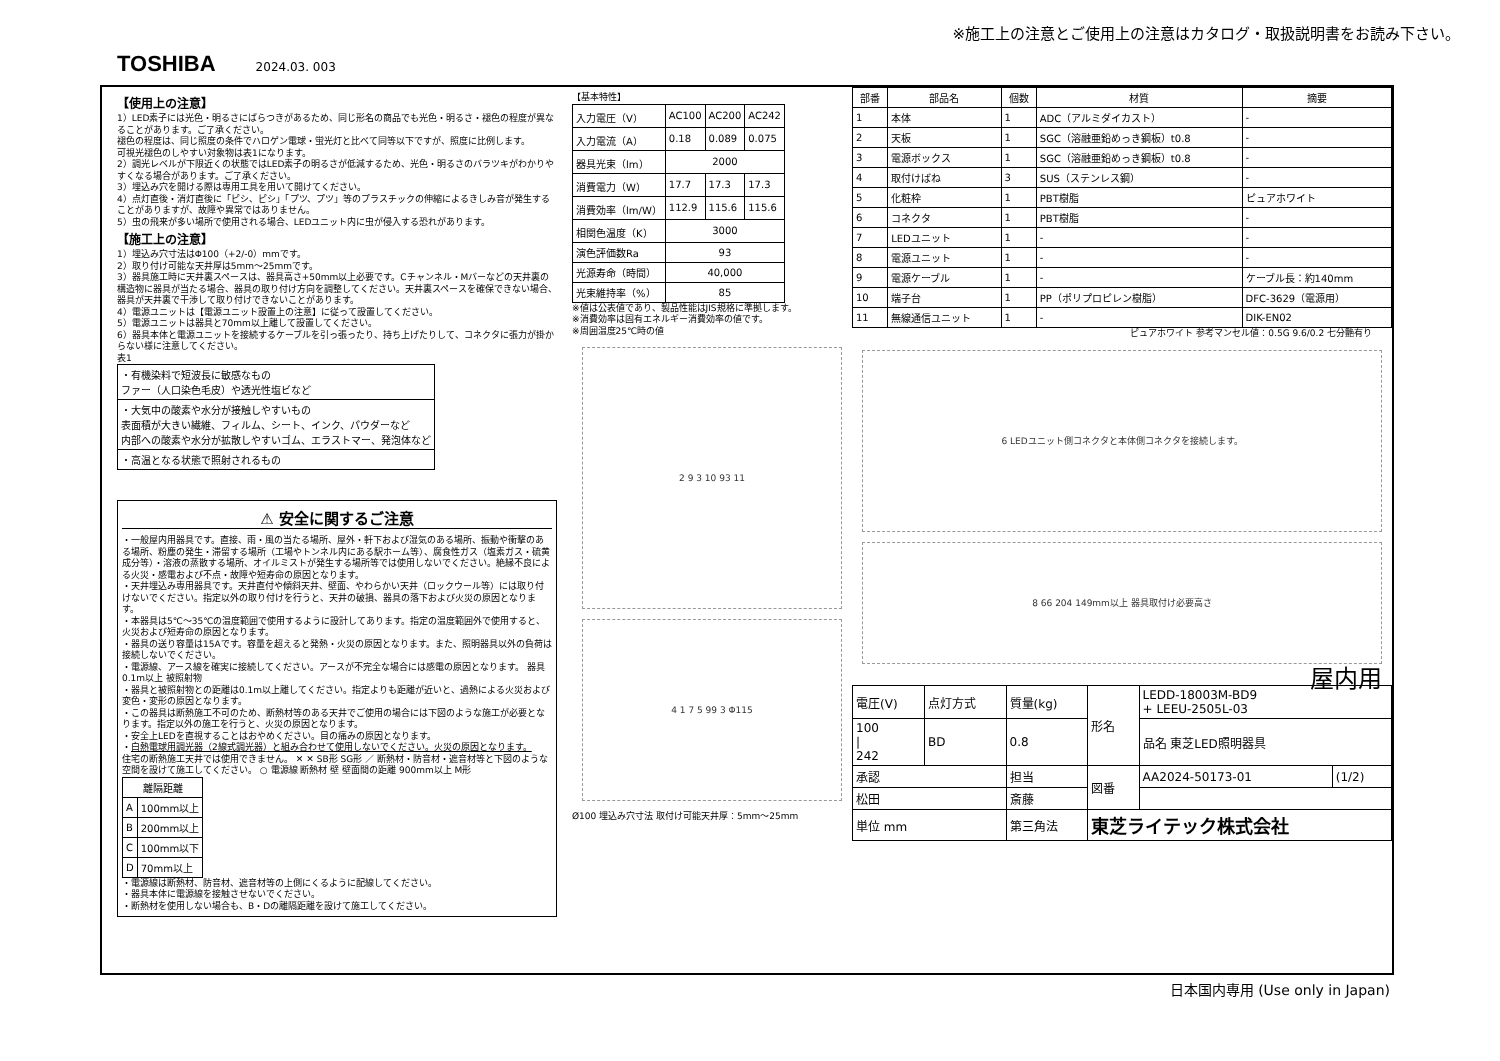※施工上の注意とご使用上の注意はカタログ・取扱説明書をお読み下さい。
TOSHIBA 2024.03. 003
【使用上の注意】
1）LED素子には光色・明るさにばらつきがあるため、同じ形名の商品でも光色・明るさ・褪色の程度が異なることがあります。ご了承ください。
褪色の程度は、同じ照度の条件でハロゲン電球・蛍光灯と比べて同等以下ですが、照度に比例します。
可視光褪色のしやすい対象物は表1になります。
2）調光レベルが下限近くの状態ではLED素子の明るさが低減するため、光色・明るさのバラツキがわかりやすくなる場合があります。ご了承ください。
3）埋込み穴を開ける際は専用工具を用いて開けてください。
4）点灯直後・消灯直後に「ピシ、ピシ」「プツ、プツ」等のプラスチックの伸縮によるきしみ音が発生することがありますが、故障や異常ではありません。
5）虫の飛来が多い場所で使用される場合、LEDユニット内に虫が侵入する恐れがあります。
【施工上の注意】
1）埋込み穴寸法はΦ100（+2/-0）mmです。
2）取り付け可能な天井厚は5mm～25mmです。
3）器具施工時に天井裏スペースは、器具高さ+50mm以上必要です。Cチャンネル・Mバーなどの天井裏の構造物に器具が当たる場合、器具の取り付け方向を調整してください。天井裏スペースを確保できない場合、器具が天井裏で干渉して取り付けできないことがあります。
4）電源ユニットは【電源ユニット設置上の注意】に従って設置してください。
5）電源ユニットは器具と70mm以上離して設置してください。
6）器具本体と電源ユニットを接続するケーブルを引っ張ったり、持ち上げたりして、コネクタに張力が掛からない様に注意してください。
表1
| ・有機染料で短波長に敏感なもの ファー（人口染色毛皮）や透光性塩ビなど |
| ・大気中の酸素や水分が接触しやすいもの 表面積が大きい繊維、フィルム、シート、インク、パウダーなど 内部への酸素や水分が拡散しやすいゴム、エラストマー、発泡体など |
| ・高温となる状態で照射されるもの |
⚠ 安全に関するご注意
・一般屋内用器具です。直接、雨・風の当たる場所、屋外・軒下および湿気のある場所、振動や衝撃のある場所、粉塵の発生・滞留する場所（工場やトンネル内にある駅ホーム等）、腐食性ガス（塩素ガス・硫黄成分等）・溶液の蒸散する場所、オイルミストが発生する場所等では使用しないでください。絶縁不良による火災・感電および不点・故障や短寿命の原因となります。
・天井埋込み専用器具です。天井直付や傾斜天井、壁面、やわらかい天井（ロックウール等）には取り付けないでください。指定以外の取り付けを行うと、天井の破損、器具の落下および火災の原因となります。
・本器具は5℃～35℃の温度範囲で使用するように設計してあります。指定の温度範囲外で使用すると、火災および短寿命の原因となります。
・器具の送り容量は15Aです。容量を超えると発熱・火災の原因となります。また、照明器具以外の負荷は接続しないでください。
・電源線、アース線を確実に接続してください。アースが不完全な場合には感電の原因となります。 器具 0.1m以上 被照射物
・器具と被照射物との距離は0.1m以上離してください。指定よりも距離が近いと、過熱による火災および変色・変形の原因となります。
・この器具は断熱施工不可のため、断熱材等のある天井でご使用の場合には下図のような施工が必要となります。指定以外の施工を行うと、火災の原因となります。
・安全上LEDを直視することはおやめください。目の痛みの原因となります。
・白熱電球用調光器（2線式調光器）と組み合わせて使用しないでください。火災の原因となります。
住宅の断熱施工天井では使用できません。 ✕ ✕ SB形 SG形 ／ 断熱材・防音材・遮音材等と下図のような空間を設けて施工してください。 ○ 電源線 断熱材 壁 壁面間の距離 900mm以上 M形
| 離隔距離 | |
| --- | --- |
| A | 100mm以上 |
| B | 200mm以上 |
| C | 100mm以下 |
| D | 70mm以上 |
・電源線は断熱材、防音材、遮音材等の上側にくるように配線してください。
・器具本体に電源線を接触させないでください。
・断熱材を使用しない場合も、B・Dの離隔距離を設けて施工してください。
【基本特性】
| 入力電圧（V） | AC100 | AC200 | AC242 |
| 入力電流（A） | 0.18 | 0.089 | 0.075 |
| 器具光束（lm） | 2000 | | |
| 消費電力（W） | 17.7 | 17.3 | 17.3 |
| 消費効率（lm/W） | 112.9 | 115.6 | 115.6 |
| 相関色温度（K） | 3000 | | |
| 演色評価数Ra | 93 | | |
| 光源寿命（時間） | 40,000 | | |
| 光束維持率（%） | 85 | | |
※値は公表値であり、製品性能はJIS規格に準拠します。
※消費効率は固有エネルギー消費効率の値です。
※周囲温度25℃時の値
2 9 3 10 93 11
4 1 7 5 99 3 Φ115
Ø100 埋込み穴寸法 取付け可能天井厚：5mm～25mm
| 部番 | 部品名 | 個数 | 材質 | 摘要 |
| --- | --- | --- | --- | --- |
| 1 | 本体 | 1 | ADC（アルミダイカスト） | - |
| 2 | 天板 | 1 | SGC（溶融亜鉛めっき鋼板）t0.8 | - |
| 3 | 電源ボックス | 1 | SGC（溶融亜鉛めっき鋼板）t0.8 | - |
| 4 | 取付けばね | 3 | SUS（ステンレス鋼） | - |
| 5 | 化粧枠 | 1 | PBT樹脂 | ピュアホワイト |
| 6 | コネクタ | 1 | PBT樹脂 | - |
| 7 | LEDユニット | 1 | - | - |
| 8 | 電源ユニット | 1 | - | - |
| 9 | 電源ケーブル | 1 | - | ケーブル長：約140mm |
| 10 | 端子台 | 1 | PP（ポリプロピレン樹脂） | DFC-3629（電源用） |
| 11 | 無線通信ユニット | 1 | - | DIK-EN02 |
ピュアホワイト 参考マンセル値：0.5G 9.6/0.2 七分艶有り
6 LEDユニット側コネクタと本体側コネクタを接続します。
8 66 204 149mm以上 器具取付け必要高さ
屋内用
| 電圧(V) | 点灯方式 | 質量(kg) | 形名 | LEDD-18003M-BD9 + LEEU-2505L-03 | |
| 100 / 242 | BD | 0.8 | | 品名 東芝LED照明器具 | |
| 承認 | | 担当 | 図番 | AA2024-50173-01 | (1/2) |
| 松田 | | 斎藤 | | | |
| 単位 mm | | 第三角法 | 東芝ライテック株式会社 | | |
日本国内専用 (Use only in Japan)